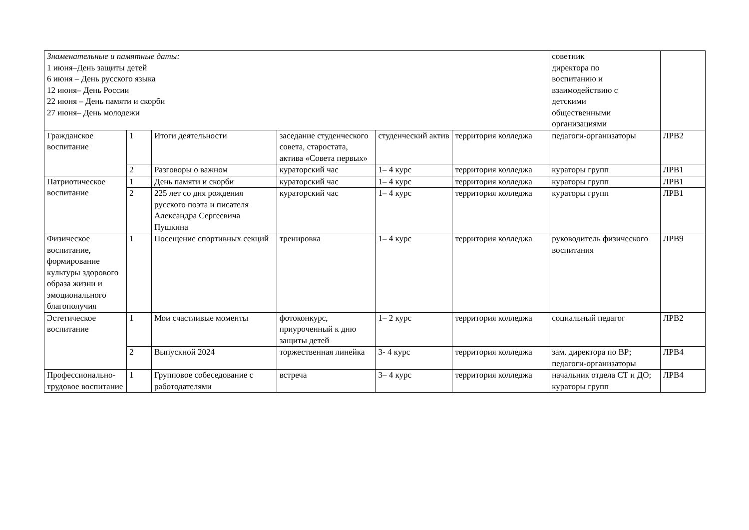| Знаменательные и памятные даты: 1 июня–День защиты детей 6 июня – День русского языка 12 июня– День России 22 июня – День памяти и скорби 27 июня– День молодежи | | | | | | советник директора по воспитанию и взаимодействию с детскими общественными организациями | |
| Гражданское воспитание | 1 | Итоги деятельности | заседание студенческого совета, старостата, актива «Совета первых» | студенческий актив | территория колледжа | педагоги-организаторы | ЛРВ2 |
| | 2 | Разговоры о важном | кураторский час | 1– 4 курс | территория колледжа | кураторы групп | ЛРВ1 |
| Патриотическое воспитание | 1 | День памяти и скорби | кураторский час | 1– 4 курс | территория колледжа | кураторы групп | ЛРВ1 |
| | 2 | 225 лет со дня рождения русского поэта и писателя Александра Сергеевича Пушкина | кураторский час | 1– 4 курс | территория колледжа | кураторы групп | ЛРВ1 |
| Физическое воспитание, формирование культуры здорового образа жизни и эмоционального благополучия | 1 | Посещение спортивных секций | тренировка | 1– 4 курс | территория колледжа | руководитель физического воспитания | ЛРВ9 |
| Эстетическое воспитание | 1 | Мои счастливые моменты | фотоконкурс, приуроченный к дню защиты детей | 1– 2 курс | территория колледжа | социальный педагог | ЛРВ2 |
| | 2 | Выпускной 2024 | торжественная линейка | 3- 4 курс | территория колледжа | зам. директора по ВР; педагоги-организаторы | ЛРВ4 |
| Профессионально-трудовое воспитание | 1 | Групповое собеседование с работодателями | встреча | 3– 4 курс | территория колледжа | начальник отдела СТ и ДО; кураторы групп | ЛРВ4 |